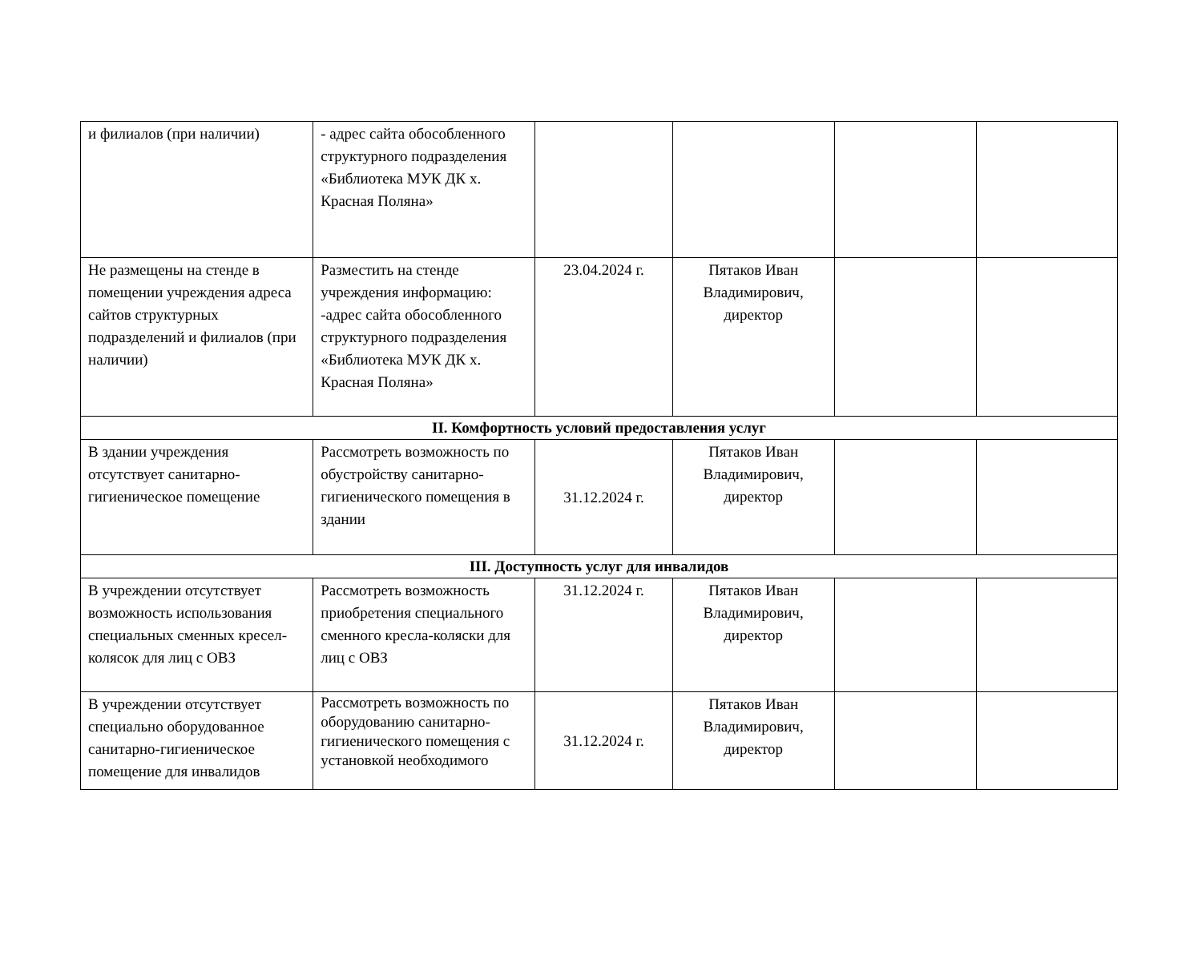| и филиалов (при наличии) | - адрес сайта обособленного структурного подразделения «Библиотека МУК ДК х. Красная Поляна» | | | | |
| Не размещены на стенде в помещении учреждения адреса сайтов структурных подразделений и филиалов (при наличии) | Разместить на стенде учреждения информацию: -адрес сайта обособленного структурного подразделения «Библиотека МУК ДК х. Красная Поляна» | 23.04.2024 г. | Пятаков Иван Владимирович, директор | | |
| II. Комфортность условий предоставления услуг | | | | | |
| В здании учреждения отсутствует санитарно-гигиеническое помещение | Рассмотреть возможность по обустройству санитарно-гигиенического помещения в здании | 31.12.2024 г. | Пятаков Иван Владимирович, директор | | |
| III. Доступность услуг для инвалидов | | | | | |
| В учреждении отсутствует возможность использования специальных сменных кресел-колясок для лиц с ОВЗ | Рассмотреть возможность приобретения специального сменного кресла-коляски для лиц с ОВЗ | 31.12.2024 г. | Пятаков Иван Владимирович, директор | | |
| В учреждении отсутствует специально оборудованное санитарно-гигиеническое помещение для инвалидов | Рассмотреть возможность по оборудованию санитарно-гигиенического помещения с установкой необходимого | 31.12.2024 г. | Пятаков Иван Владимирович, директор | | |